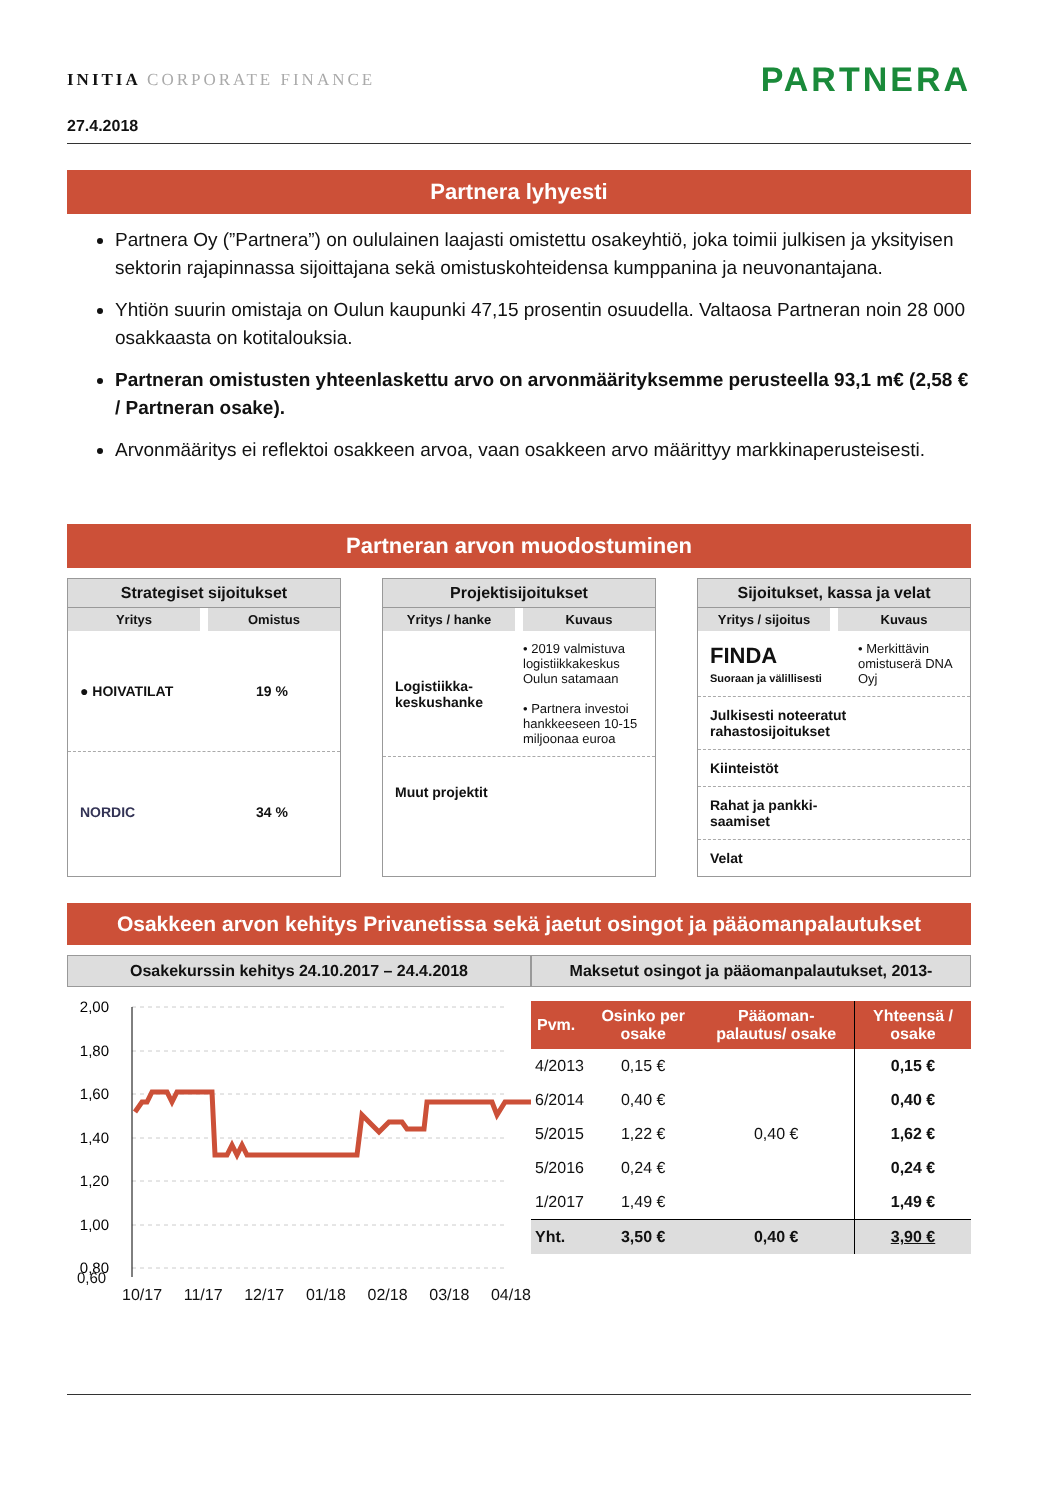INITIA CORPORATE FINANCE
PARTNERA
27.4.2018
Partnera lyhyesti
Partnera Oy (”Partnera”) on oululainen laajasti omistettu osakeyhtiö, joka toimii julkisen ja yksityisen sektorin rajapinnassa sijoittajana sekä omistuskohteidensa kumppanina ja neuvonantajana.
Yhtiön suurin omistaja on Oulun kaupunki 47,15 prosentin osuudella. Valtaosa Partneran noin 28 000 osakkaasta on kotitalouksia.
Partneran omistusten yhteenlaskettu arvo on arvonmäärityksemme perusteella 93,1 m€ (2,58 € / Partneran osake).
Arvonmääritys ei reflektoi osakkeen arvoa, vaan osakkeen arvo määrittyy markkinaperusteisesti.
Partneran arvon muodostuminen
Strategiset sijoitukset
Yritys Omistus
● HOIVATILAT 19 %
NORDIC 34 %
Projektisijoitukset
Yritys / hanke Kuvaus
Logistiikka-
keskushanke • 2019 valmistuva logistiikkakeskus Oulun satamaan
• Partnera investoi hankkeeseen 10-15 miljoonaa euroa
Muut projektit
Sijoitukset, kassa ja velat
Yritys / sijoitus Kuvaus
FINDA
Suoraan ja välillisesti • Merkittävin omistuserä DNA Oyj
Julkisesti noteeratut rahastosijoitukset
Kiinteistöt
Rahat ja pankki-
saamiset
Velat
Osakkeen arvon kehitys Privanetissa sekä jaetut osingot ja pääomanpalautukset
Osakekurssin kehitys 24.10.2017 – 24.4.2018
2,00
1,80
1,60
1,40
1,20
1,00
0,80
0,60
10/17 11/17 12/17 01/18 02/18 03/18 04/18
Maksetut osingot ja pääomanpalautukset, 2013-
| Pvm. | Osinko per osake | Pääoman-palautus/ osake | Yhteensä / osake |
| --- | --- | --- | --- |
| 4/2013 | 0,15 € | | 0,15 € |
| 6/2014 | 0,40 € | | 0,40 € |
| 5/2015 | 1,22 € | 0,40 € | 1,62 € |
| 5/2016 | 0,24 € | | 0,24 € |
| 1/2017 | 1,49 € | | 1,49 € |
| Yht. | 3,50 € | 0,40 € | 3,90 € |